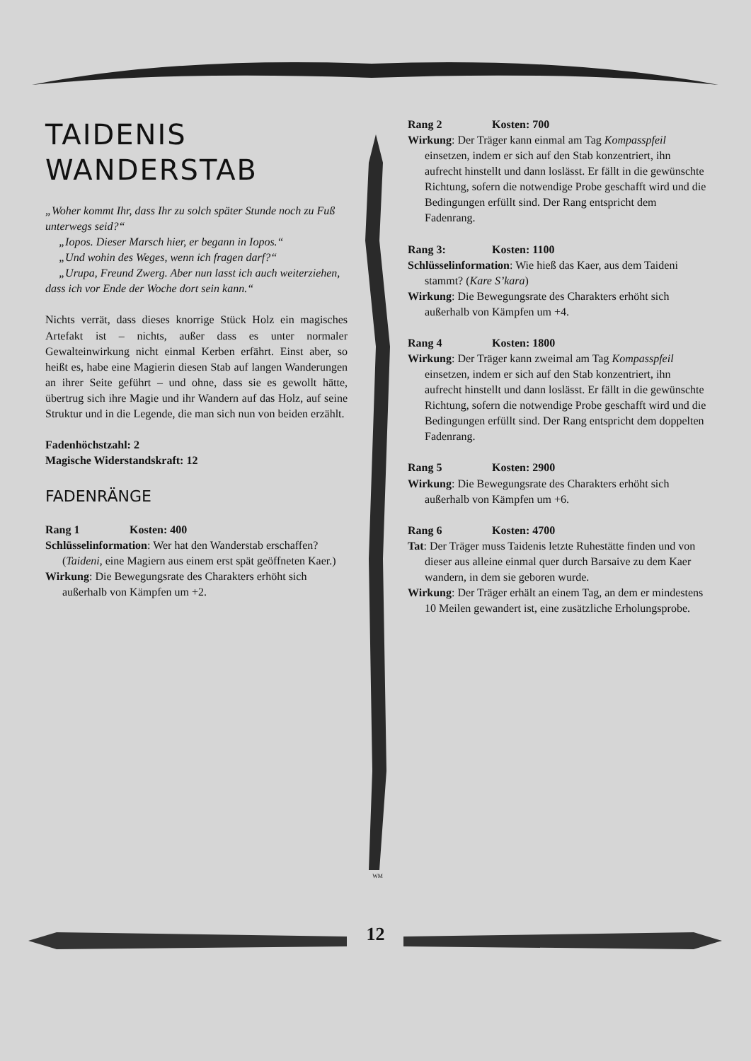TAIDENIS
WANDERSTAB
„Woher kommt Ihr, dass Ihr zu solch später Stunde noch zu Fuß unterwegs seid?“
„Iopos. Dieser Marsch hier, er begann in Iopos.“
„Und wohin des Weges, wenn ich fragen darf?“
„Urupa, Freund Zwerg. Aber nun lasst ich auch weiterziehen, dass ich vor Ende der Woche dort sein kann.“
Nichts verrät, dass dieses knorrige Stück Holz ein magisches Artefakt ist – nichts, außer dass es unter normaler Gewalteinwirkung nicht einmal Kerben erfährt. Einst aber, so heißt es, habe eine Magierin diesen Stab auf langen Wanderungen an ihrer Seite geführt – und ohne, dass sie es gewollt hätte, übertrug sich ihre Magie und ihr Wandern auf das Holz, auf seine Struktur und in die Legende, die man sich nun von beiden erzählt.
Fadenhöchstzahl: 2
Magische Widerstandskraft: 12
FADENRÄNGE
Rang 1 Kosten: 400
Schlüsselinformation: Wer hat den Wanderstab erschaffen? (Taideni, eine Magiern aus einem erst spät geöffneten Kaer.)
Wirkung: Die Bewegungsrate des Charakters erhöht sich außerhalb von Kämpfen um +2.
WM
Rang 2 Kosten: 700
Wirkung: Der Träger kann einmal am Tag Kompasspfeil einsetzen, indem er sich auf den Stab konzentriert, ihn aufrecht hinstellt und dann loslässt. Er fällt in die gewünschte Richtung, sofern die notwendige Probe geschafft wird und die Bedingungen erfüllt sind. Der Rang entspricht dem Fadenrang.
Rang 3: Kosten: 1100
Schlüsselinformation: Wie hieß das Kaer, aus dem Taideni stammt? (Kare S’kara)
Wirkung: Die Bewegungsrate des Charakters erhöht sich außerhalb von Kämpfen um +4.
Rang 4 Kosten: 1800
Wirkung: Der Träger kann zweimal am Tag Kompasspfeil einsetzen, indem er sich auf den Stab konzentriert, ihn aufrecht hinstellt und dann loslässt. Er fällt in die gewünschte Richtung, sofern die notwendige Probe geschafft wird und die Bedingungen erfüllt sind. Der Rang entspricht dem doppelten Fadenrang.
Rang 5 Kosten: 2900
Wirkung: Die Bewegungsrate des Charakters erhöht sich außerhalb von Kämpfen um +6.
Rang 6 Kosten: 4700
Tat: Der Träger muss Taidenis letzte Ruhestätte finden und von dieser aus alleine einmal quer durch Barsaive zu dem Kaer wandern, in dem sie geboren wurde.
Wirkung: Der Träger erhält an einem Tag, an dem er mindestens 10 Meilen gewandert ist, eine zusätzliche Erholungsprobe.
12